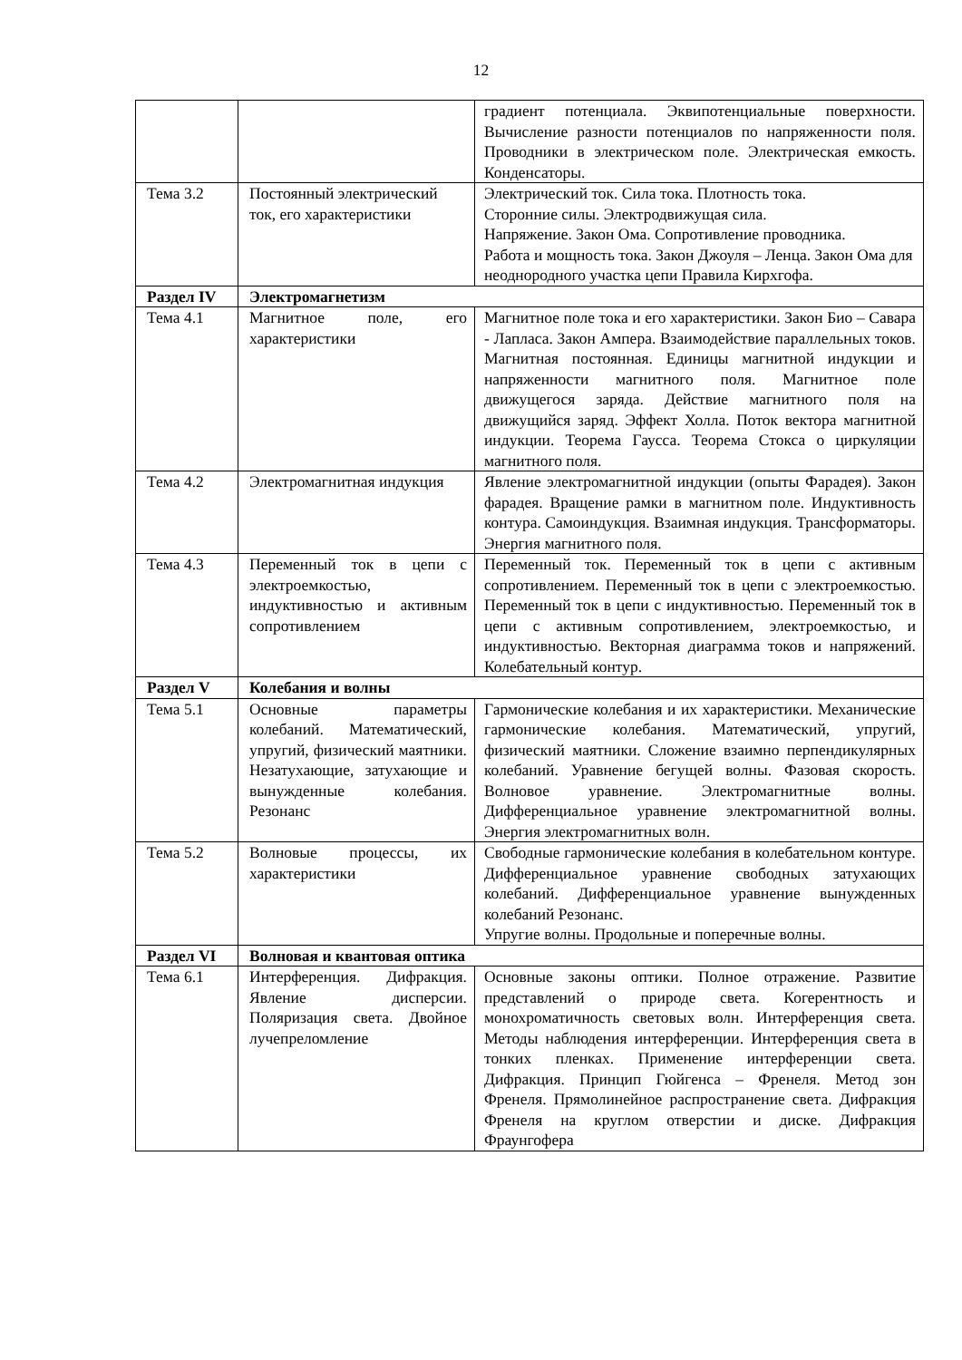12
| | | градиент потенциала. Эквипотенциальные поверхности. Вычисление разности потенциалов по напряженности поля. Проводники в электрическом поле. Электрическая емкость. Конденсаторы. |
| Тема 3.2 | Постоянный электрический ток, его характеристики | Электрический ток. Сила тока. Плотность тока. Сторонние силы. Электродвижущая сила. Напряжение. Закон Ома. Сопротивление проводника. Работа и мощность тока. Закон Джоуля – Ленца. Закон Ома для неоднородного участка цепи Правила Кирхгофа. |
| Раздел IV | Электромагнетизм | |
| Тема 4.1 | Магнитное поле, его характеристики | Магнитное поле тока и его характеристики. Закон Био – Савара - Лапласа. Закон Ампера. Взаимодействие параллельных токов. Магнитная постоянная. Единицы магнитной индукции и напряженности магнитного поля. Магнитное поле движущегося заряда. Действие магнитного поля на движущийся заряд. Эффект Холла. Поток вектора магнитной индукции. Теорема Гаусса. Теорема Стокса о циркуляции магнитного поля. |
| Тема 4.2 | Электромагнитная индукция | Явление электромагнитной индукции (опыты Фарадея). Закон фарадея. Вращение рамки в магнитном поле. Индуктивность контура. Самоиндукция. Взаимная индукция. Трансформаторы. Энергия магнитного поля. |
| Тема 4.3 | Переменный ток в цепи с электроемкостью, индуктивностью и активным сопротивлением | Переменный ток. Переменный ток в цепи с активным сопротивлением. Переменный ток в цепи с электроемкостью. Переменный ток в цепи с индуктивностью. Переменный ток в цепи с активным сопротивлением, электроемкостью, и индуктивностью. Векторная диаграмма токов и напряжений. Колебательный контур. |
| Раздел V | Колебания и волны | |
| Тема 5.1 | Основные параметры колебаний. Математический, упругий, физический маятники. Незатухающие, затухающие и вынужденные колебания. Резонанс | Гармонические колебания и их характеристики. Механические гармонические колебания. Математический, упругий, физический маятники. Сложение взаимно перпендикулярных колебаний. Уравнение бегущей волны. Фазовая скорость. Волновое уравнение. Электромагнитные волны. Дифференциальное уравнение электромагнитной волны. Энергия электромагнитных волн. |
| Тема 5.2 | Волновые процессы, их характеристики | Свободные гармонические колебания в колебательном контуре. Дифференциальное уравнение свободных затухающих колебаний. Дифференциальное уравнение вынужденных колебаний Резонанс. Упругие волны. Продольные и поперечные волны. |
| Раздел VI | Волновая и квантовая оптика | |
| Тема 6.1 | Интерференция. Дифракция. Явление дисперсии. Поляризация света. Двойное лучепреломление | Основные законы оптики. Полное отражение. Развитие представлений о природе света. Когерентность и монохроматичность световых волн. Интерференция света. Методы наблюдения интерференции. Интерференция света в тонких пленках. Применение интерференции света. Дифракция. Принцип Гюйгенса – Френеля. Метод зон Френеля. Прямолинейное распространение света. Дифракция Френеля на круглом отверстии и диске. Дифракция Фраунгофера |